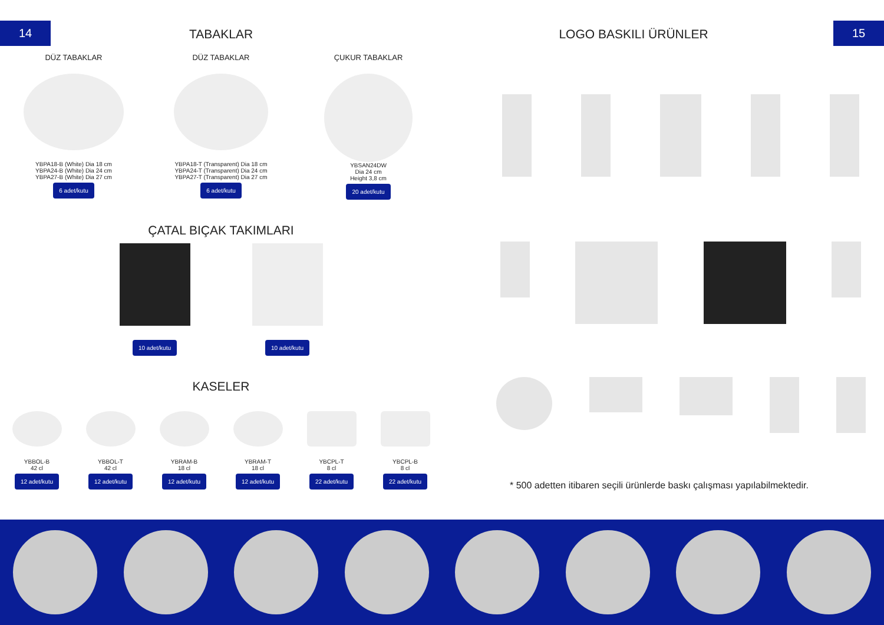14
TABAKLAR
DÜZ TABAKLAR DÜZ TABAKLAR ÇUKUR TABAKLAR
YBPA18-B (White) Dia 18 cm
YBPA24-B (White) Dia 24 cm
YBPA27-B (White) Dia 27 cm
6 adet/kutu
YBPA18-T (Transparent) Dia 18 cm
YBPA24-T (Transparent) Dia 24 cm
YBPA27-T (Transparent) Dia 27 cm
6 adet/kutu
YBSAN24DW
Dia 24 cm
Height 3,8 cm
20 adet/kutu
ÇATAL BIÇAK TAKIMLARI
10 adet/kutu 10 adet/kutu
KASELER
YBBOL-B
42 cl
12 adet/kutu
YBBOL-T
42 cl
12 adet/kutu
YBRAM-B
18 cl
12 adet/kutu
YBRAM-T
18 cl
12 adet/kutu
YBCPL-T
8 cl
22 adet/kutu
YBCPL-B
8 cl
22 adet/kutu
15
LOGO BASKILI ÜRÜNLER
* 500 adetten itibaren seçili ürünlerde baskı çalışması yapılabilmektedir.